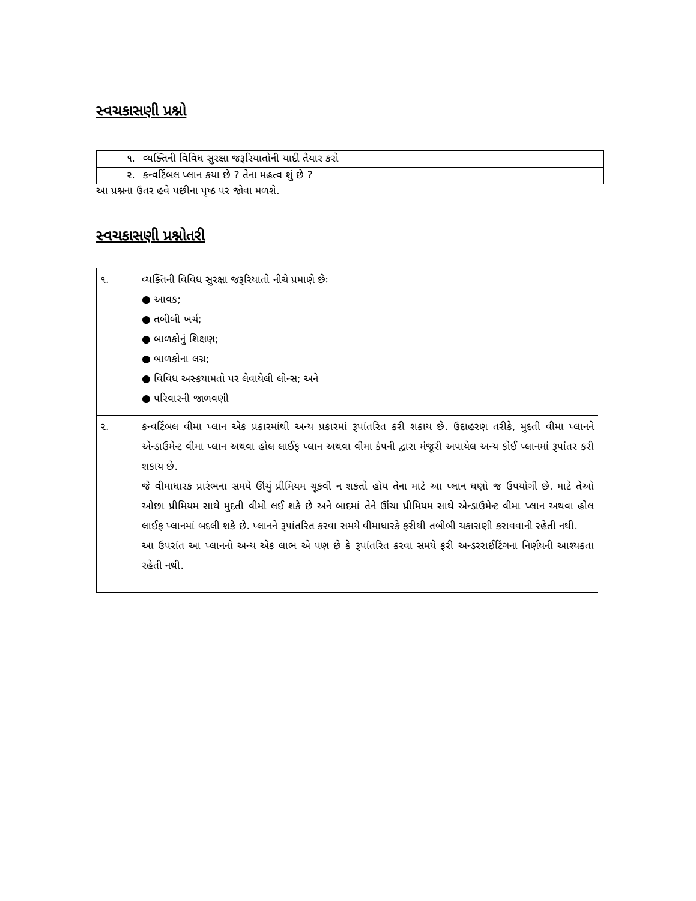સ્વચકાસણી પ્રશ્નો
| ૧. | વ્યક્તિની વિવિધ સુરક્ષા જરૂરિયાતોની યાદી તૈયાર કરો |
| ૨. | કન્વર્ટિબલ પ્લાન કયા છે ? તેના મહત્વ શું છે ? |
આ પ્રશ્નના ઉતર હવે પછીના પૃષ્ઠ પર જોવા મળશે.
સ્વચકાસણી પ્રશ્નોતરી
| ૧. | વ્યક્તિની વિવિધ સુરક્ષા જરૂરિયાતો નીચે પ્રમાણે છેઃ ● આવક; ● તબીબી ખર્ચ; ● બાળકોનું શિક્ષણ; ● બાળકોના લગ્ન; ● વિવિધ અસ્કયામતો પર લેવાયેલી લોન્સ; અને ● પરિવારની જાળવણી |
| ૨. | કન્વર્ટિબલ વીમા પ્લાન એક પ્રકારમાંથી અન્ય પ્રકારમાં રૂપાંતરિત કરી શકાય છે. ઉદાહરણ તરીકે, મુદતી વીમા પ્લાનને એન્ડાઉમેન્ટ વીમા પ્લાન અથવા હોલ લાઈફ પ્લાન અથવા વીમા કંપની દ્વારા મંજૂરી અપાયેલ અન્ય કોઈ પ્લાનમાં રૂપાંતર કરી શકાય છે. જે વીમાધારક પ્રારંભના સમયે ઊંચું પ્રીમિયમ ચૂકવી ન શકતો હોય તેના માટે આ પ્લાન ઘણો જ ઉપયોગી છે. માટે તેઓ ઓછા પ્રીમિયમ સાથે મુદતી વીમો લઈ શકે છે અને બાદમાં તેને ઊંચા પ્રીમિયમ સાથે એન્ડાઉમેન્ટ વીમા પ્લાન અથવા હોલ લાઈફ પ્લાનમાં બદલી શકે છે. પ્લાનને રૂપાંતરિત કરવા સમયે વીમાધારકે ફરીથી તબીબી ચકાસણી કરાવવાની રહેતી નથી. આ ઉપરાંત આ પ્લાનનો અન્ય એક લાભ એ પણ છે કે રૂપાંતરિત કરવા સમયે ફરી અન્ડરરાઈટિંગના નિર્ણયની આશ્યકતા રહેતી નથી. |